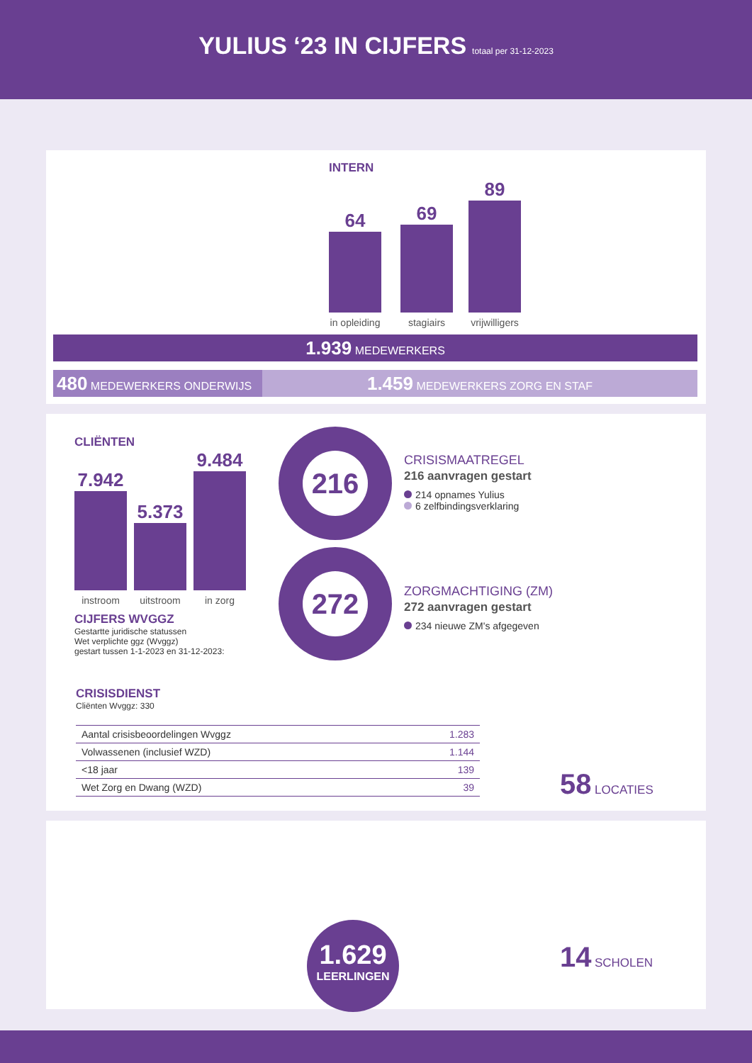YULIUS ‘23 IN CIJFERS
totaal per 31-12-2023
INTERN
64 in opleiding
69 stagiairs
89 vrijwilligers
1.939 MEDEWERKERS
480 MEDEWERKERS ONDERWIJS
1.459 MEDEWERKERS ZORG EN STAF
CLIËNTEN
7.942 instroom
5.373 uitstroom
9.484 in zorg
CIJFERS WVGGZ
Gestartte juridische statussen
Wet verplichte ggz (Wvggz)
gestart tussen 1-1-2023 en 31-12-2023:
216
CRISISMAATREGEL
216 aanvragen gestart
214 opnames Yulius
6 zelfbindingsverklaring
272
ZORGMACHTIGING (ZM)
272 aanvragen gestart
234 nieuwe ZM's afgegeven
CRISISDIENST
Cliënten Wvggz: 330
| Aantal crisisbeoordelingen Wvggz | 1.283 |
| Volwassenen (inclusief WZD) | 1.144 |
| <18 jaar | 139 |
| Wet Zorg en Dwang (WZD) | 39 |
58 LOCATIES
1.629
LEERLINGEN
14 SCHOLEN